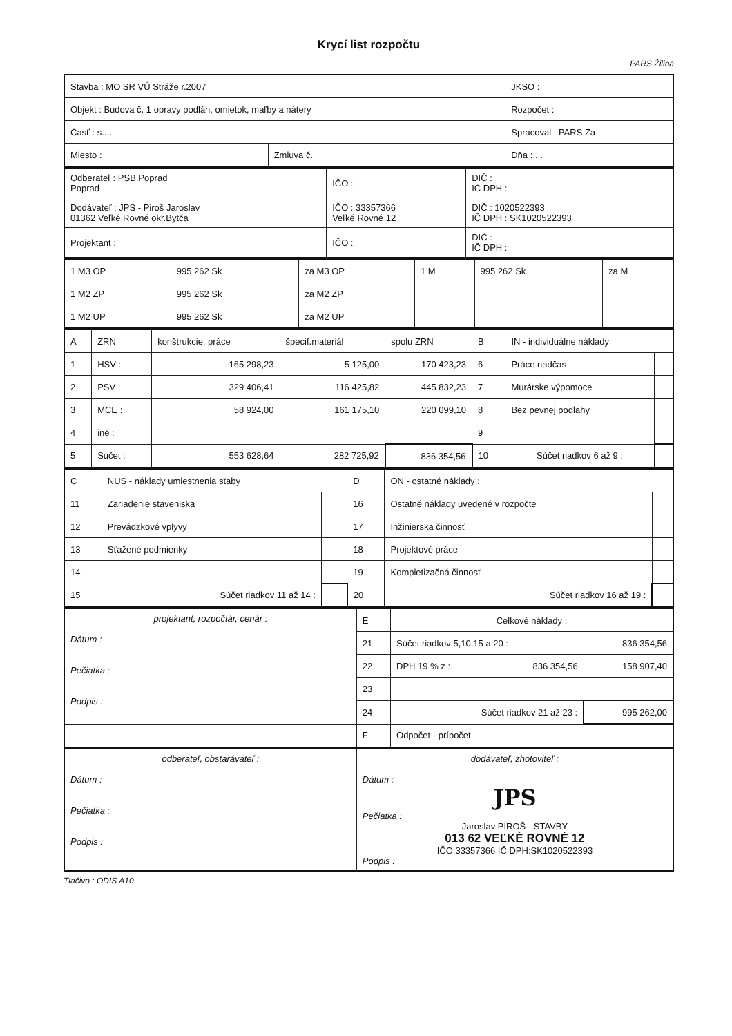Krycí list rozpočtu
PARS Žilina
| Stavba : MO SR VÚ Stráže r.2007 | | JKSO : |
| Objekt : Budova č. 1 opravy podláh, omietok, maľby a nátery | | Rozpočet : |
| Časť : s.... | | Spracoval : PARS Za |
| Miesto : | Zmluva č. | Dňa : . . |
| Odberateľ : PSB Poprad Poprad | IČO : | DIČ : IČ DPH : |
| Dodávateľ : JPS - Piroš Jaroslav 01362 Veľké Rovné okr.Bytča | IČO : 33357366 Veľké Rovné 12 | DIČ : 1020522393 IČ DPH : SK1020522393 |
| Projektant : | IČO : | DIČ : IČ DPH : |
| 1 M3 OP | 995 262 Sk | za M3 OP | 1 M | 995 262 Sk | za M |
| 1 M2 ZP | 995 262 Sk | za M2 ZP | | | |
| 1 M2 UP | 995 262 Sk | za M2 UP | | | |
| A | ZRN | konštrukcie, práce | špecif.materiál | spolu ZRN | B | IN - individuálne náklady | |
| --- | --- | --- | --- | --- | --- | --- | --- |
| 1 | HSV : | 165 298,23 | 5 125,00 | 170 423,23 | 6 | Práce nadčas | |
| 2 | PSV : | 329 406,41 | 116 425,82 | 445 832,23 | 7 | Murárske výpomoce | |
| 3 | MCE : | 58 924,00 | 161 175,10 | 220 099,10 | 8 | Bez pevnej podlahy | |
| 4 | iné : | | | | 9 | | |
| 5 | Súčet : | 553 628,64 | 282 725,92 | 836 354,56 | 10 | Súčet riadkov 6 až 9 : | |
| C | NUS - náklady umiestnenia staby | | D | ON - ostatné náklady : | |
| --- | --- | --- | --- | --- | --- |
| 11 | Zariadenie staveniska | | 16 | Ostatné náklady uvedené v rozpočte | |
| 12 | Prevádzkové vplyvy | | 17 | Inžinierska činnosť | |
| 13 | Sťažené podmienky | | 18 | Projektové práce | |
| 14 | | | 19 | Kompletizačná činnosť | |
| 15 | Súčet riadkov 11 až 14 : | | 20 | Súčet riadkov 16 až 19 : | |
| projektant, rozpočtár, cenár : Dátum : Pečiatka : Podpis : | E | Celkové náklady : | |
| | 21 | Súčet riadkov 5,10,15 a 20 : | 836 354,56 |
| | 22 | DPH 19 % z : 836 354,56 | 158 907,40 |
| | 23 | | |
| | 24 | Súčet riadkov 21 až 23 : | 995 262,00 |
| | F | Odpočet - prípočet | |
| odberateľ, obstarávateľ : Dátum : Pečiatka : Podpis : | dodávateľ, zhotoviteľ : Dátum : JPS Pečiatka : Jaroslav PIROŠ - STAVBY 013 62 VEĽKÉ ROVNÉ 12 IČO:33357366 IČ DPH:SK1020522393 Podpis : |
Tlačivo : ODIS A10